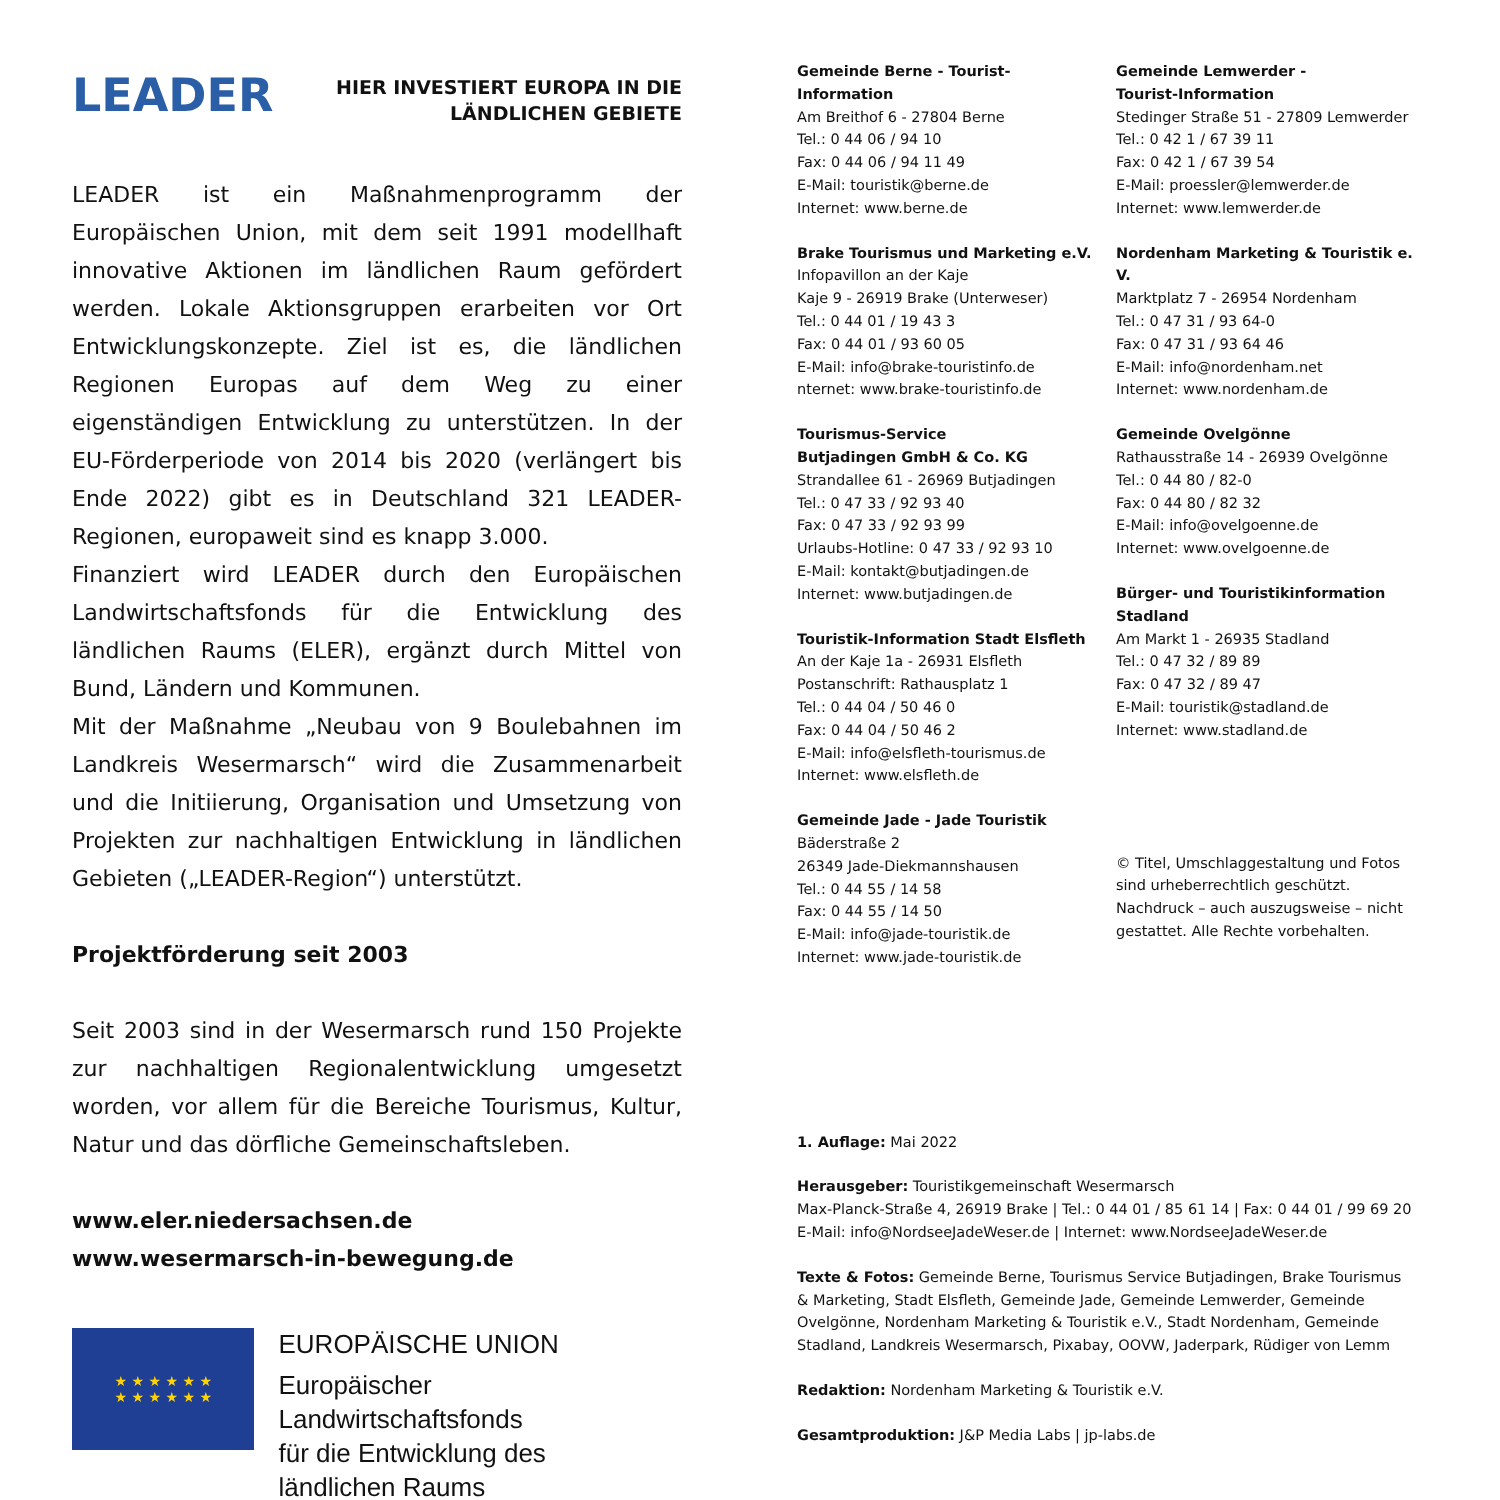LEADER
HIER INVESTIERT EUROPA IN DIE
LÄNDLICHEN GEBIETE
LEADER ist ein Maßnahmenprogramm der Europäischen Union, mit dem seit 1991 modellhaft innovative Aktionen im ländlichen Raum gefördert werden. Lokale Aktionsgruppen erarbeiten vor Ort Entwicklungskonzepte. Ziel ist es, die ländlichen Regionen Europas auf dem Weg zu einer eigenständigen Entwicklung zu unterstützen. In der EU-Förderperiode von 2014 bis 2020 (verlängert bis Ende 2022) gibt es in Deutschland 321 LEADER-Regionen, europaweit sind es knapp 3.000.
Finanziert wird LEADER durch den Europäischen Landwirtschaftsfonds für die Entwicklung des ländlichen Raums (ELER), ergänzt durch Mittel von Bund, Ländern und Kommunen.
Mit der Maßnahme „Neubau von 9 Boulebahnen im Landkreis Wesermarsch“ wird die Zusammenarbeit und die Initiierung, Organisation und Umsetzung von Projekten zur nachhaltigen Entwicklung in ländlichen Gebieten („LEADER-Region“) unterstützt.
Projektförderung seit 2003
Seit 2003 sind in der Wesermarsch rund 150 Projekte zur nachhaltigen Regionalentwicklung umgesetzt worden, vor allem für die Bereiche Tourismus, Kultur, Natur und das dörfliche Gemeinschaftsleben.
www.eler.niedersachsen.de
www.wesermarsch-in-bewegung.de
★ ★ ★ ★ ★ ★
★ ★ ★ ★ ★ ★
EUROPÄISCHE UNION
Europäischer Landwirtschaftsfonds
für die Entwicklung des
ländlichen Raums
Gemeinde Berne - Tourist-Information
Am Breithof 6 - 27804 Berne
Tel.: 0 44 06 / 94 10
Fax: 0 44 06 / 94 11 49
E-Mail: touristik@berne.de
Internet: www.berne.de
Brake Tourismus und Marketing e.V.
Infopavillon an der Kaje
Kaje 9 - 26919 Brake (Unterweser)
Tel.: 0 44 01 / 19 43 3
Fax: 0 44 01 / 93 60 05
E-Mail: info@brake-touristinfo.de
nternet: www.brake-touristinfo.de
Tourismus-Service
Butjadingen GmbH & Co. KG
Strandallee 61 - 26969 Butjadingen
Tel.: 0 47 33 / 92 93 40
Fax: 0 47 33 / 92 93 99
Urlaubs-Hotline: 0 47 33 / 92 93 10
E-Mail: kontakt@butjadingen.de
Internet: www.butjadingen.de
Touristik-Information Stadt Elsfleth
An der Kaje 1a - 26931 Elsfleth
Postanschrift: Rathausplatz 1
Tel.: 0 44 04 / 50 46 0
Fax: 0 44 04 / 50 46 2
E-Mail: info@elsfleth-tourismus.de
Internet: www.elsfleth.de
Gemeinde Jade - Jade Touristik
Bäderstraße 2
26349 Jade-Diekmannshausen
Tel.: 0 44 55 / 14 58
Fax: 0 44 55 / 14 50
E-Mail: info@jade-touristik.de
Internet: www.jade-touristik.de
Gemeinde Lemwerder -
Tourist-Information
Stedinger Straße 51 - 27809 Lemwerder
Tel.: 0 42 1 / 67 39 11
Fax: 0 42 1 / 67 39 54
E-Mail: proessler@lemwerder.de
Internet: www.lemwerder.de
Nordenham Marketing & Touristik e. V.
Marktplatz 7 - 26954 Nordenham
Tel.: 0 47 31 / 93 64-0
Fax: 0 47 31 / 93 64 46
E-Mail: info@nordenham.net
Internet: www.nordenham.de
Gemeinde Ovelgönne
Rathausstraße 14 - 26939 Ovelgönne
Tel.: 0 44 80 / 82-0
Fax: 0 44 80 / 82 32
E-Mail: info@ovelgoenne.de
Internet: www.ovelgoenne.de
Bürger- und Touristikinformation
Stadland
Am Markt 1 - 26935 Stadland
Tel.: 0 47 32 / 89 89
Fax: 0 47 32 / 89 47
E-Mail: touristik@stadland.de
Internet: www.stadland.de
© Titel, Umschlaggestaltung und Fotos sind urheberrechtlich geschützt. Nachdruck – auch auszugsweise – nicht gestattet. Alle Rechte vorbehalten.
1. Auflage: Mai 2022
Herausgeber: Touristikgemeinschaft Wesermarsch
Max-Planck-Straße 4, 26919 Brake | Tel.: 0 44 01 / 85 61 14 | Fax: 0 44 01 / 99 69 20
E-Mail: info@NordseeJadeWeser.de | Internet: www.NordseeJadeWeser.de
Texte & Fotos: Gemeinde Berne, Tourismus Service Butjadingen, Brake Tourismus & Marketing, Stadt Elsfleth, Gemeinde Jade, Gemeinde Lemwerder, Gemeinde Ovelgönne, Nordenham Marketing & Touristik e.V., Stadt Nordenham, Gemeinde Stadland, Landkreis Wesermarsch, Pixabay, OOVW, Jaderpark, Rüdiger von Lemm
Redaktion: Nordenham Marketing & Touristik e.V.
Gesamtproduktion: J&P Media Labs | jp-labs.de